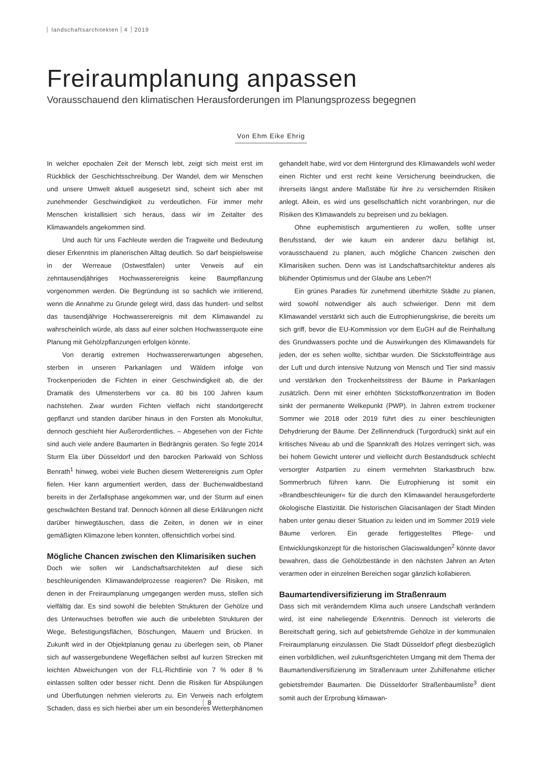landschaftsarchitekten 4 2019
Freiraumplanung anpassen
Vorausschauend den klimatischen Herausforderungen im Planungsprozess begegnen
Von Ehm Eike Ehrig
In welcher epochalen Zeit der Mensch lebt, zeigt sich meist erst im Rückblick der Geschichtsschreibung. Der Wandel, dem wir Menschen und unsere Umwelt aktuell ausgesetzt sind, scheint sich aber mit zunehmender Geschwindigkeit zu verdeutlichen. Für immer mehr Menschen kristallisiert sich heraus, dass wir im Zeitalter des Klimawandels angekommen sind.
Und auch für uns Fachleute werden die Tragweite und Bedeutung dieser Erkenntnis im planerischen Alltag deutlich. So darf beispielsweise in der Werreaue (Ostwestfalen) unter Verweis auf ein zehntausendjähriges Hochwasserereignis keine Baumpflanzung vorgenommen werden. Die Begründung ist so sachlich wie irritierend, wenn die Annahme zu Grunde gelegt wird, dass das hundert- und selbst das tausendjährige Hochwasserereignis mit dem Klimawandel zu wahrscheinlich würde, als dass auf einer solchen Hochwasserquote eine Planung mit Gehölzpflanzungen erfolgen könnte.
Von derartig extremen Hochwassererwartungen abgesehen, sterben in unseren Parkanlagen und Wäldern infolge von Trockenperioden die Fichten in einer Geschwindigkeit ab, die der Dramatik des Ulmensterbens vor ca. 80 bis 100 Jahren kaum nachstehen. Zwar wurden Fichten vielfach nicht standortgerecht gepflanzt und standen darüber hinaus in den Forsten als Monokultur, dennoch geschieht hier Außerordentliches. – Abgesehen von der Fichte sind auch viele andere Baumarten in Bedrängnis geraten. So fegte 2014 Sturm Ela über Düsseldorf und den barocken Parkwald von Schloss Benrath<sup>1</sup> hinweg, wobei viele Buchen diesem Wetterereignis zum Opfer fielen. Hier kann argumentiert werden, dass der Buchenwaldbestand bereits in der Zerfallsphase angekommen war, und der Sturm auf einen geschwächten Bestand traf. Dennoch können all diese Erklärungen nicht darüber hinwegtäuschen, dass die Zeiten, in denen wir in einer gemäßigten Klimazone leben konnten, offensichtlich vorbei sind.
Mögliche Chancen zwischen den Klimarisiken suchen
Doch wie sollen wir Landschaftsarchitekten auf diese sich beschleunigenden Klimawandelprozesse reagieren? Die Risiken, mit denen in der Freiraumplanung umgegangen werden muss, stellen sich vielfältig dar. Es sind sowohl die belebten Strukturen der Gehölze und des Unterwuchses betroffen wie auch die unbelebten Strukturen der Wege, Befestigungsflächen, Böschungen, Mauern und Brücken. In Zukunft wird in der Objektplanung genau zu überlegen sein, ob Planer sich auf wassergebundene Wegeflächen selbst auf kurzen Strecken mit leichten Abweichungen von der FLL-Richtlinie von 7 % oder 8 % einlassen sollten oder besser nicht. Denn die Risiken für Abspülungen und Überflutungen nehmen vielerorts zu. Ein Verweis nach erfolgtem Schaden, dass es sich hierbei aber um ein besonderes Wetterphänomen gehandelt habe, wird vor dem Hintergrund des Klimawandels wohl weder einen Richter und erst recht keine Versicherung beeindrucken, die ihrerseits längst andere Maßstäbe für ihre zu versichernden Risiken anlegt. Allein, es wird uns gesellschaftlich nicht voranbringen, nur die Risiken des Klimawandels zu bepreisen und zu beklagen.
Ohne euphemistisch argumentieren zu wollen, sollte unser Berufsstand, der wie kaum ein anderer dazu befähigt ist, vorausschauend zu planen, auch mögliche Chancen zwischen den Klimarisiken suchen. Denn was ist Landschaftsarchitektur anderes als blühender Optimismus und der Glaube ans Leben?!
Ein grünes Paradies für zunehmend überhitzte Städte zu planen, wird sowohl notwendiger als auch schwieriger. Denn mit dem Klimawandel verstärkt sich auch die Eutrophierungskrise, die bereits um sich griff, bevor die EU-Kommission vor dem EuGH auf die Reinhaltung des Grundwassers pochte und die Auswirkungen des Klimawandels für jeden, der es sehen wollte, sichtbar wurden. Die Stickstoffeinträge aus der Luft und durch intensive Nutzung von Mensch und Tier sind massiv und verstärken den Trockenheitsstress der Bäume in Parkanlagen zusätzlich. Denn mit einer erhöhten Stickstoffkonzentration im Boden sinkt der permanente Welkepunkt (PWP). In Jahren extrem trockener Sommer wie 2018 oder 2019 führt dies zu einer beschleunigten Dehydrierung der Bäume. Der Zellinnendruck (Turgordruck) sinkt auf ein kritisches Niveau ab und die Spannkraft des Holzes verringert sich, was bei hohem Gewicht unterer und vielleicht durch Bestandsdruck schlecht versorgter Astpartien zu einem vermehrten Starkastbruch bzw. Sommerbruch führen kann. Die Eutrophierung ist somit ein »Brandbeschleuniger« für die durch den Klimawandel herausgeforderte ökologische Elastizität. Die historischen Glacisanlagen der Stadt Minden haben unter genau dieser Situation zu leiden und im Sommer 2019 viele Bäume verloren. Ein gerade fertiggestelltes Pflege- und Entwicklungskonzept für die historischen Glaciswaldungen<sup>2</sup> könnte davor bewahren, dass die Gehölzbestände in den nächsten Jahren an Arten verarmen oder in einzelnen Bereichen sogar gänzlich kollabieren.
Baumartendiversifizierung im Straßenraum
Dass sich mit veränderndem Klima auch unsere Landschaft verändern wird, ist eine naheliegende Erkenntnis. Dennoch ist vielerorts die Bereitschaft gering, sich auf gebietsfremde Gehölze in der kommunalen Freiraumplanung einzulassen. Die Stadt Düsseldorf pflegt diesbezüglich einen vorbildlichen, weil zukunftsgerichteten Umgang mit dem Thema der Baumartendiversifizierung im Straßenraum unter Zuhilfenahme etlicher gebietsfremder Baumarten. Die Düsseldorfer Straßenbaumliste<sup>3</sup> dient somit auch der Erprobung klimawan-
8